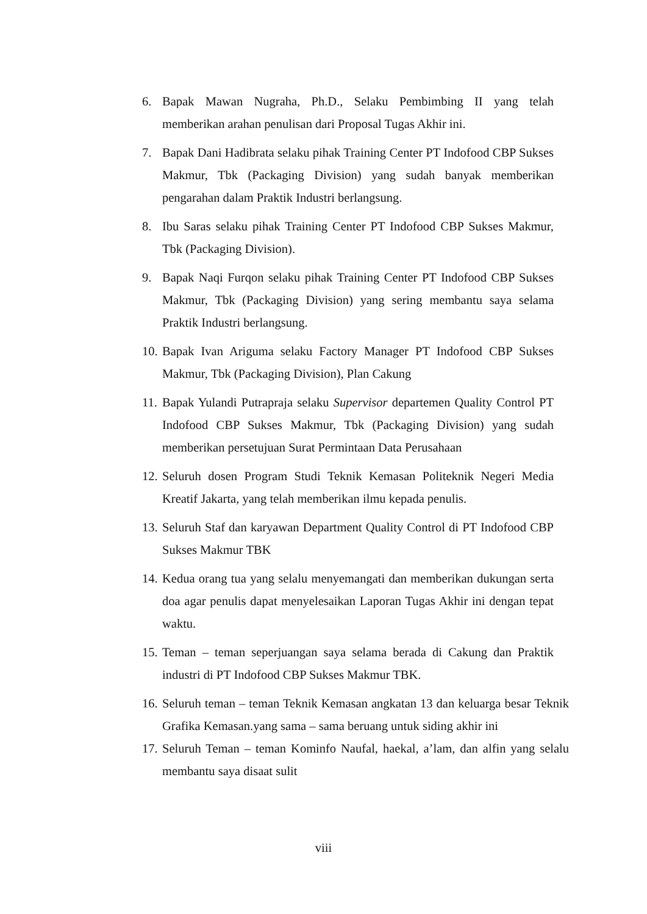6. Bapak Mawan Nugraha, Ph.D., Selaku Pembimbing II yang telah memberikan arahan penulisan dari Proposal Tugas Akhir ini.
7. Bapak Dani Hadibrata selaku pihak Training Center PT Indofood CBP Sukses Makmur, Tbk (Packaging Division) yang sudah banyak memberikan pengarahan dalam Praktik Industri berlangsung.
8. Ibu Saras selaku pihak Training Center PT Indofood CBP Sukses Makmur, Tbk (Packaging Division).
9. Bapak Naqi Furqon selaku pihak Training Center PT Indofood CBP Sukses Makmur, Tbk (Packaging Division) yang sering membantu saya selama Praktik Industri berlangsung.
10. Bapak Ivan Ariguma selaku Factory Manager PT Indofood CBP Sukses Makmur, Tbk (Packaging Division), Plan Cakung
11. Bapak Yulandi Putrapraja selaku Supervisor departemen Quality Control PT Indofood CBP Sukses Makmur, Tbk (Packaging Division) yang sudah memberikan persetujuan Surat Permintaan Data Perusahaan
12. Seluruh dosen Program Studi Teknik Kemasan Politeknik Negeri Media Kreatif Jakarta, yang telah memberikan ilmu kepada penulis.
13. Seluruh Staf dan karyawan Department Quality Control di PT Indofood CBP Sukses Makmur TBK
14. Kedua orang tua yang selalu menyemangati dan memberikan dukungan serta doa agar penulis dapat menyelesaikan Laporan Tugas Akhir ini dengan tepat waktu.
15. Teman – teman seperjuangan saya selama berada di Cakung dan Praktik industri di PT Indofood CBP Sukses Makmur TBK.
16. Seluruh teman – teman Teknik Kemasan angkatan 13 dan keluarga besar Teknik Grafika Kemasan.yang sama – sama beruang untuk siding akhir ini
17. Seluruh Teman – teman Kominfo Naufal, haekal, a’lam, dan alfin yang selalu membantu saya disaat sulit
viii